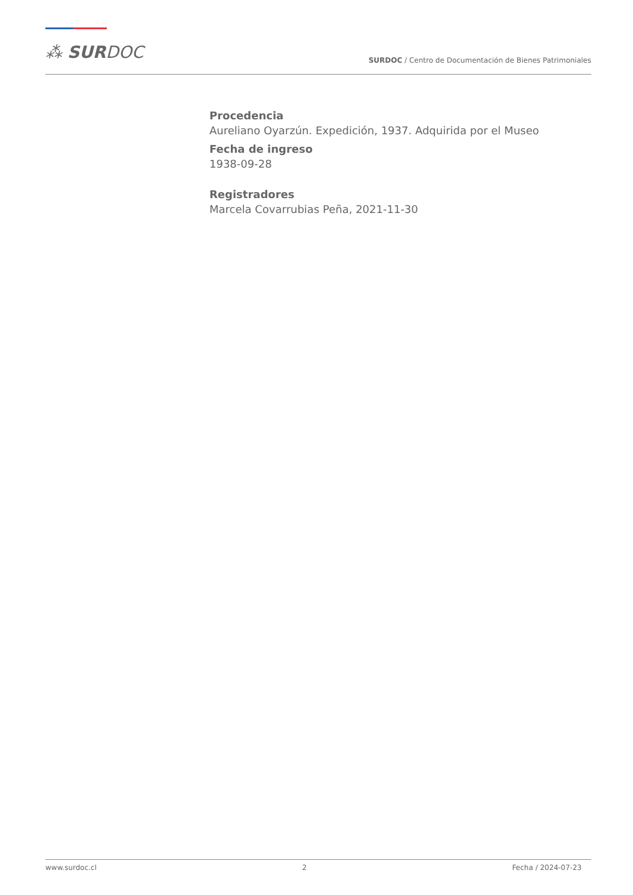⁂ SURDOC
SURDOC / Centro de Documentación de Bienes Patrimoniales
Procedencia
Aureliano Oyarzún. Expedición, 1937. Adquirida por el Museo
Fecha de ingreso
1938-09-28
Registradores
Marcela Covarrubias Peña, 2021-11-30
www.surdoc.cl 2 Fecha / 2024-07-23